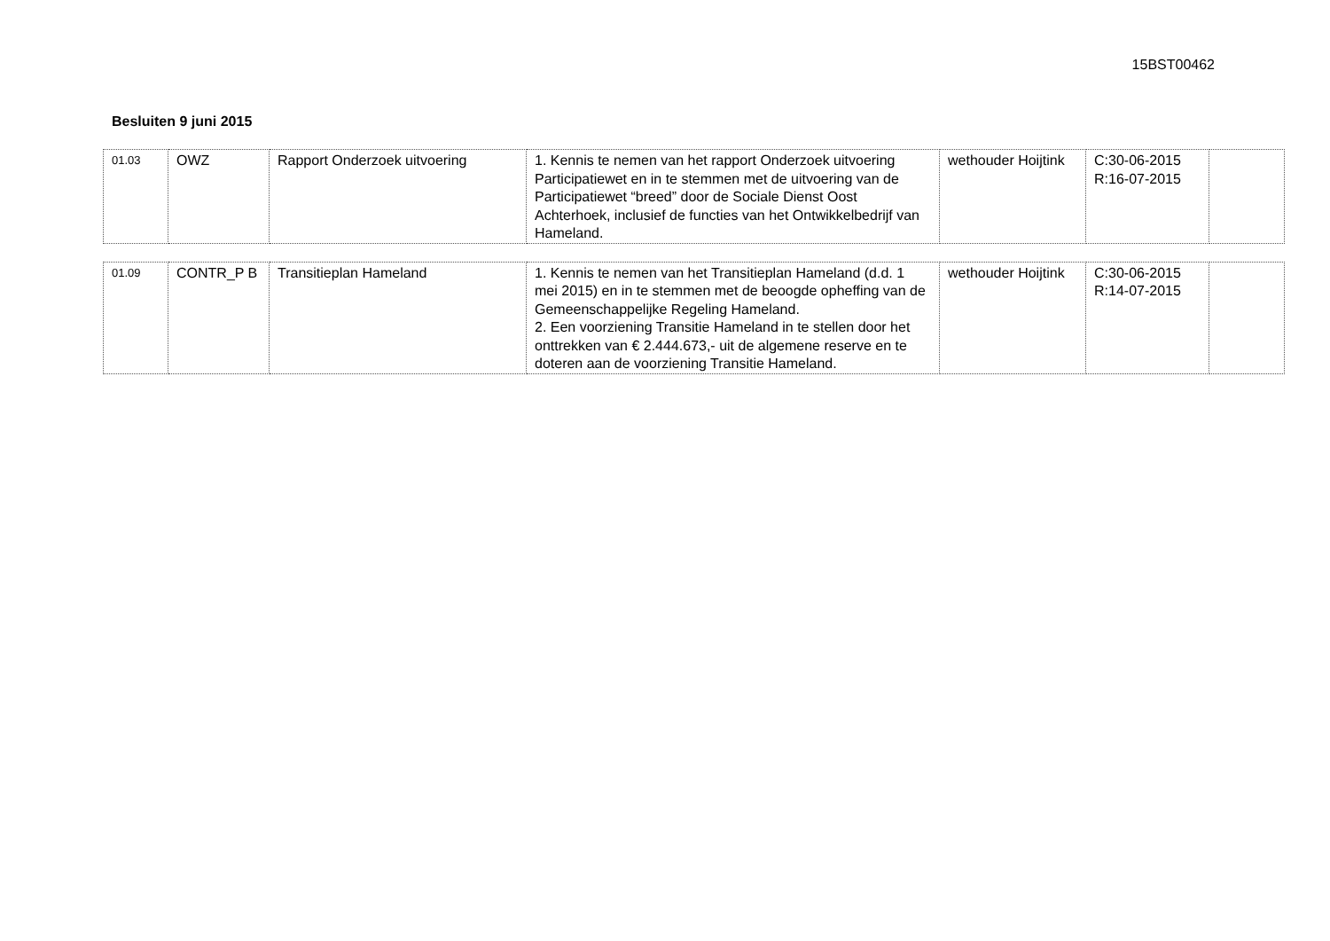15BST00462
Besluiten 9 juni 2015
| 01.03 | OWZ | Rapport Onderzoek uitvoering | 1. Kennis te nemen van het rapport Onderzoek uitvoering Participatiewet en in te stemmen met de uitvoering van de Participatiewet “breed” door de Sociale Dienst Oost Achterhoek, inclusief de functies van het Ontwikkelbedrijf van Hameland. | wethouder Hoijtink | C:30-06-2015 R:16-07-2015 | |
| 01.09 | CONTR_P B | Transitieplan Hameland | 1. Kennis te nemen van het Transitieplan Hameland (d.d. 1 mei 2015) en in te stemmen met de beoogde opheffing van de Gemeenschappelijke Regeling Hameland. 2. Een voorziening Transitie Hameland in te stellen door het onttrekken van € 2.444.673,- uit de algemene reserve en te doteren aan de voorziening Transitie Hameland. | wethouder Hoijtink | C:30-06-2015 R:14-07-2015 | |